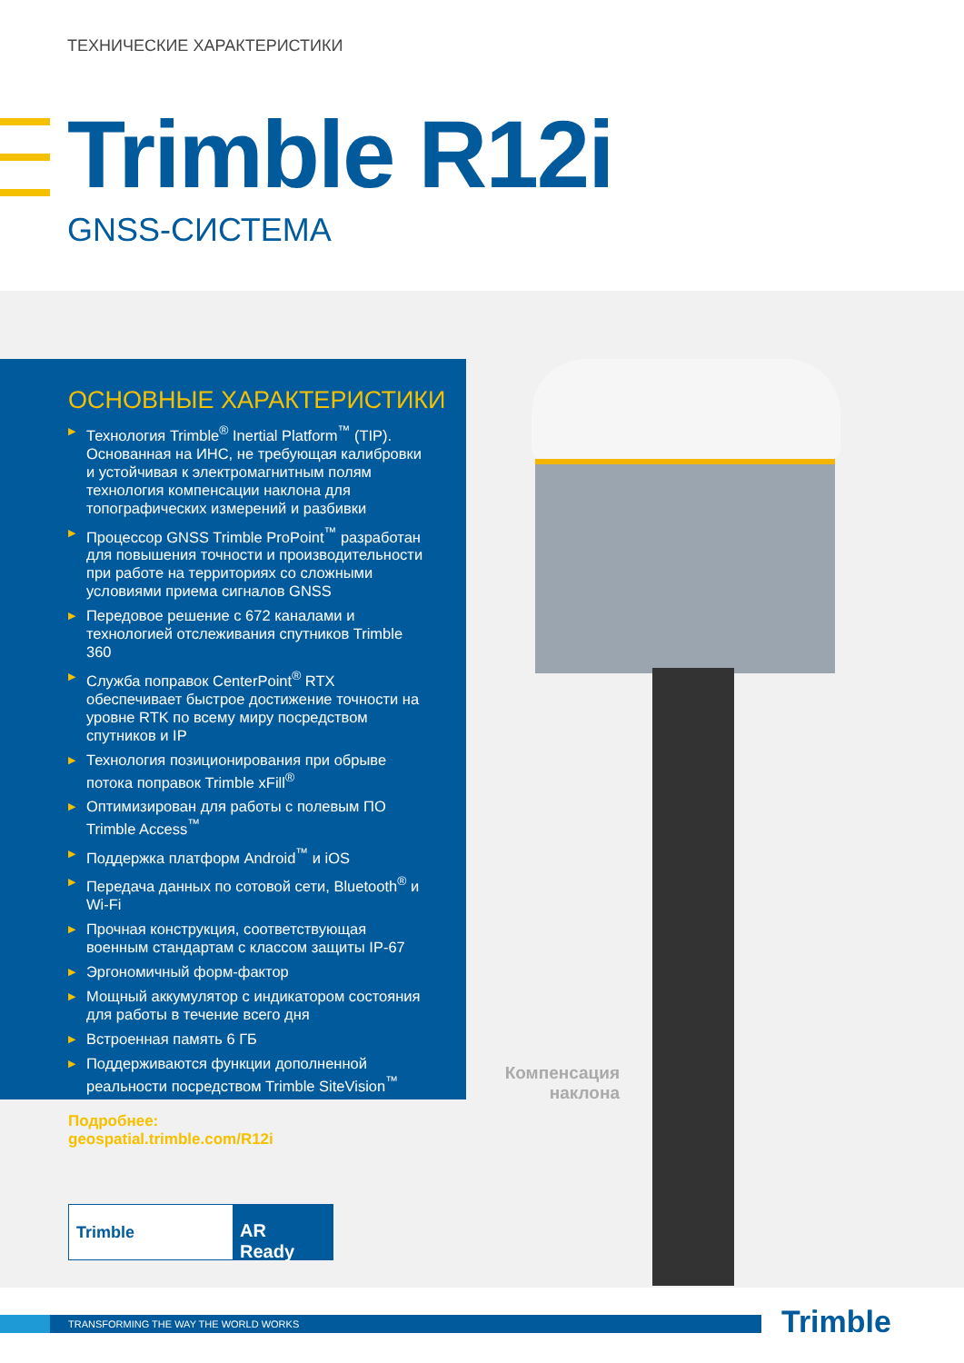ТЕХНИЧЕСКИЕ ХАРАКТЕРИСТИКИ
Trimble R12i
GNSS-СИСТЕМА
ОСНОВНЫЕ ХАРАКТЕРИСТИКИ
▶ Технология Trimble<sup>®</sup> Inertial Platform<sup>™</sup> (TIP). Основанная на ИНС, не требующая калибровки и устойчивая к электромагнитным полям технология компенсации наклона для топографических измерений и разбивки
▶ Процессор GNSS Trimble ProPoint<sup>™</sup> разработан для повышения точности и производительности при работе на территориях со сложными условиями приема сигналов GNSS
▶ Передовое решение с 672 каналами и технологией отслеживания спутников Trimble 360
▶ Служба поправок CenterPoint<sup>®</sup> RTX обеспечивает быстрое достижение точности на уровне RTK по всему миру посредством спутников и IP
▶ Технология позиционирования при обрыве потока поправок Trimble xFill<sup>®</sup>
▶ Оптимизирован для работы с полевым ПО Trimble Access<sup>™</sup>
▶ Поддержка платформ Android<sup>™</sup> и iOS
▶ Передача данных по сотовой сети, Bluetooth<sup>®</sup> и Wi-Fi
▶ Прочная конструкция, соответствующая военным стандартам с классом защиты IP-67
▶ Эргономичный форм-фактор
▶ Мощный аккумулятор с индикатором состояния для работы в течение всего дня
▶ Встроенная память 6 ГБ
▶ Поддерживаются функции дополненной реальности посредством Trimble SiteVision<sup>™</sup>
Подробнее:
geospatial.trimble.com/R12i
Компенсация наклона
Trimble
AR Ready
TRANSFORMING THE WAY THE WORLD WORKS Trimble